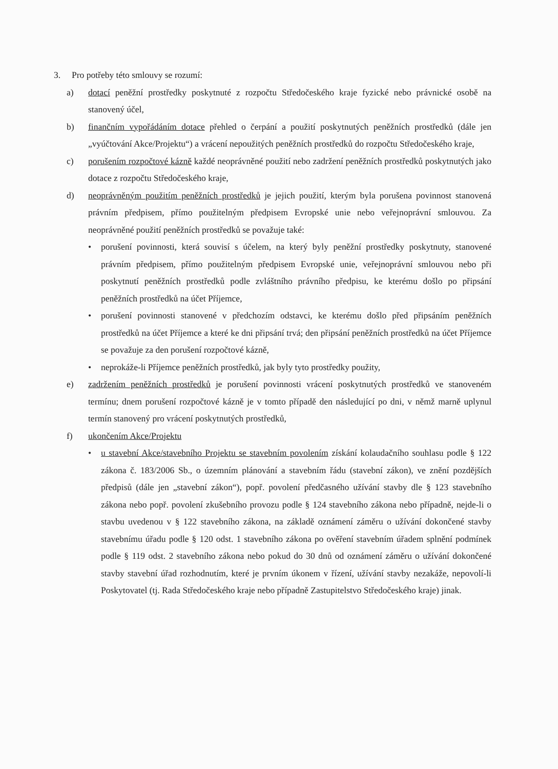3. Pro potřeby této smlouvy se rozumí:
a) dotací peněžní prostředky poskytnuté z rozpočtu Středočeského kraje fyzické nebo právnické osobě na stanovený účel,
b) finančním vypořádáním dotace přehled o čerpání a použití poskytnutých peněžních prostředků (dále jen „vyúčtování Akce/Projektu“) a vrácení nepoužitých peněžních prostředků do rozpočtu Středočeského kraje,
c) porušením rozpočtové kázně každé neoprávněné použití nebo zadržení peněžních prostředků poskytnutých jako dotace z rozpočtu Středočeského kraje,
d) neoprávněným použitím peněžních prostředků je jejich použití, kterým byla porušena povinnost stanovená právním předpisem, přímo použitelným předpisem Evropské unie nebo veřejnoprávní smlouvou. Za neoprávněné použití peněžních prostředků se považuje také:
• porušení povinnosti, která souvisí s účelem, na který byly peněžní prostředky poskytnuty, stanovené právním předpisem, přímo použitelným předpisem Evropské unie, veřejnoprávní smlouvou nebo při poskytnutí peněžních prostředků podle zvláštního právního předpisu, ke kterému došlo po připsání peněžních prostředků na účet Příjemce,
• porušení povinnosti stanovené v předchozím odstavci, ke kterému došlo před připsáním peněžních prostředků na účet Příjemce a které ke dni připsání trvá; den připsání peněžních prostředků na účet Příjemce se považuje za den porušení rozpočtové kázně,
• neprokáže-li Příjemce peněžních prostředků, jak byly tyto prostředky použity,
e) zadržením peněžních prostředků je porušení povinnosti vrácení poskytnutých prostředků ve stanoveném termínu; dnem porušení rozpočtové kázně je v tomto případě den následující po dni, v němž marně uplynul termín stanovený pro vrácení poskytnutých prostředků,
f) ukončením Akce/Projektu
• u stavební Akce/stavebního Projektu se stavebním povolením získání kolaudačního souhlasu podle § 122 zákona č. 183/2006 Sb., o územním plánování a stavebním řádu (stavební zákon), ve znění pozdějších předpisů (dále jen „stavební zákon“), popř. povolení předčasného užívání stavby dle § 123 stavebního zákona nebo popř. povolení zkušebního provozu podle § 124 stavebního zákona nebo případně, nejde-li o stavbu uvedenou v § 122 stavebního zákona, na základě oznámení záměru o užívání dokončené stavby stavebnímu úřadu podle § 120 odst. 1 stavebního zákona po ověření stavebním úřadem splnění podmínek podle § 119 odst. 2 stavebního zákona nebo pokud do 30 dnů od oznámení záměru o užívání dokončené stavby stavební úřad rozhodnutím, které je prvním úkonem v řízení, užívání stavby nezakáže, nepovolí-li Poskytovatel (tj. Rada Středočeského kraje nebo případně Zastupitelstvo Středočeského kraje) jinak.